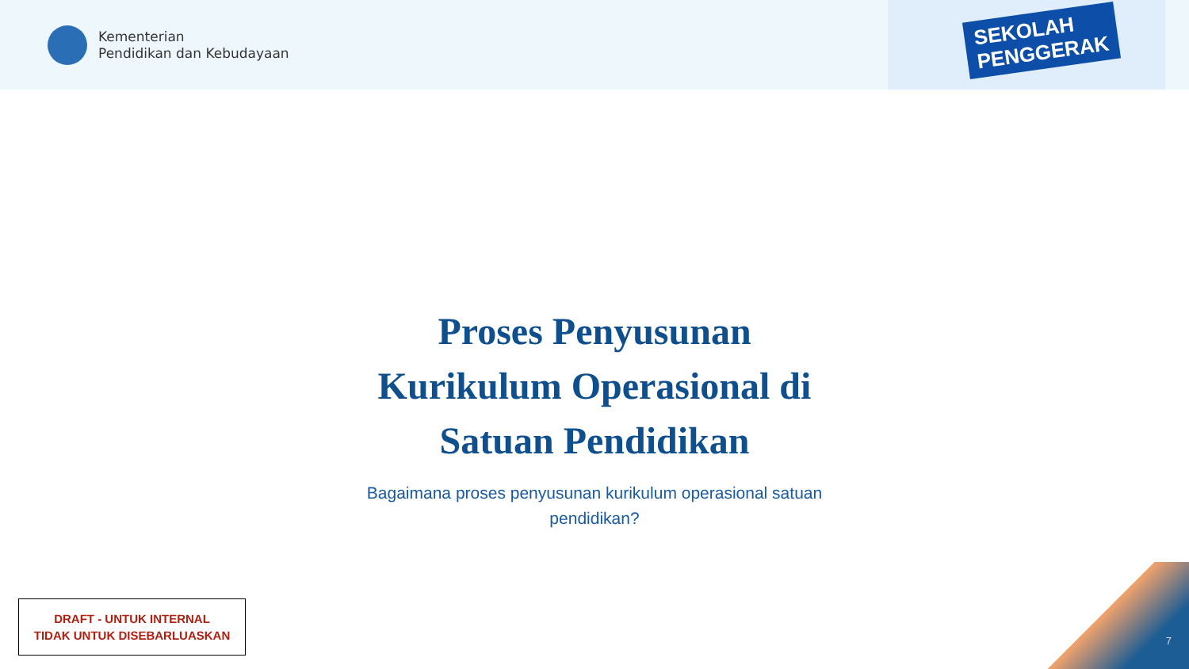Kementerian
Pendidikan dan Kebudayaan
SEKOLAH
PENGGERAK
Proses Penyusunan Kurikulum Operasional di Satuan Pendidikan
Bagaimana proses penyusunan kurikulum operasional satuan pendidikan?
DRAFT - UNTUK INTERNAL
TIDAK UNTUK DISEBARLUASKAN
7